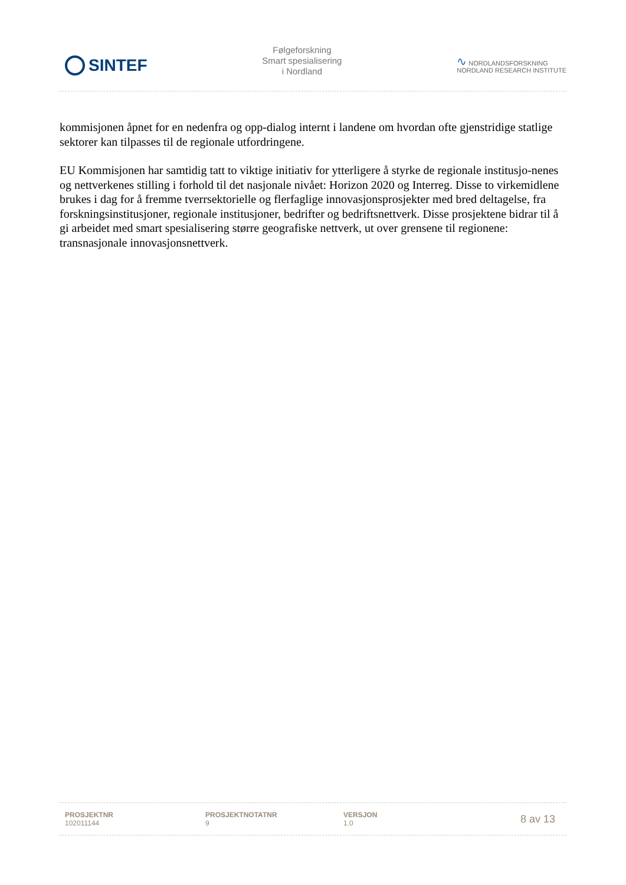SINTEF
Følgeforskning
Smart spesialisering
i Nordland
∿ NORDLANDSFORSKNING
NORDLAND RESEARCH INSTITUTE
kommisjonen åpnet for en nedenfra og opp-dialog internt i landene om hvordan ofte gjenstridige statlige sektorer kan tilpasses til de regionale utfordringene.
EU Kommisjonen har samtidig tatt to viktige initiativ for ytterligere å styrke de regionale institusjo-nenes og nettverkenes stilling i forhold til det nasjonale nivået: Horizon 2020 og Interreg. Disse to virkemidlene brukes i dag for å fremme tverrsektorielle og flerfaglige innovasjonsprosjekter med bred deltagelse, fra forskningsinstitusjoner, regionale institusjoner, bedrifter og bedriftsnettverk. Disse prosjektene bidrar til å gi arbeidet med smart spesialisering større geografiske nettverk, ut over grensene til regionene: transnasjonale innovasjonsnettverk.
PROSJEKTNR
102011144
PROSJEKTNOTATNR
9
VERSJON
1.0
8 av 13